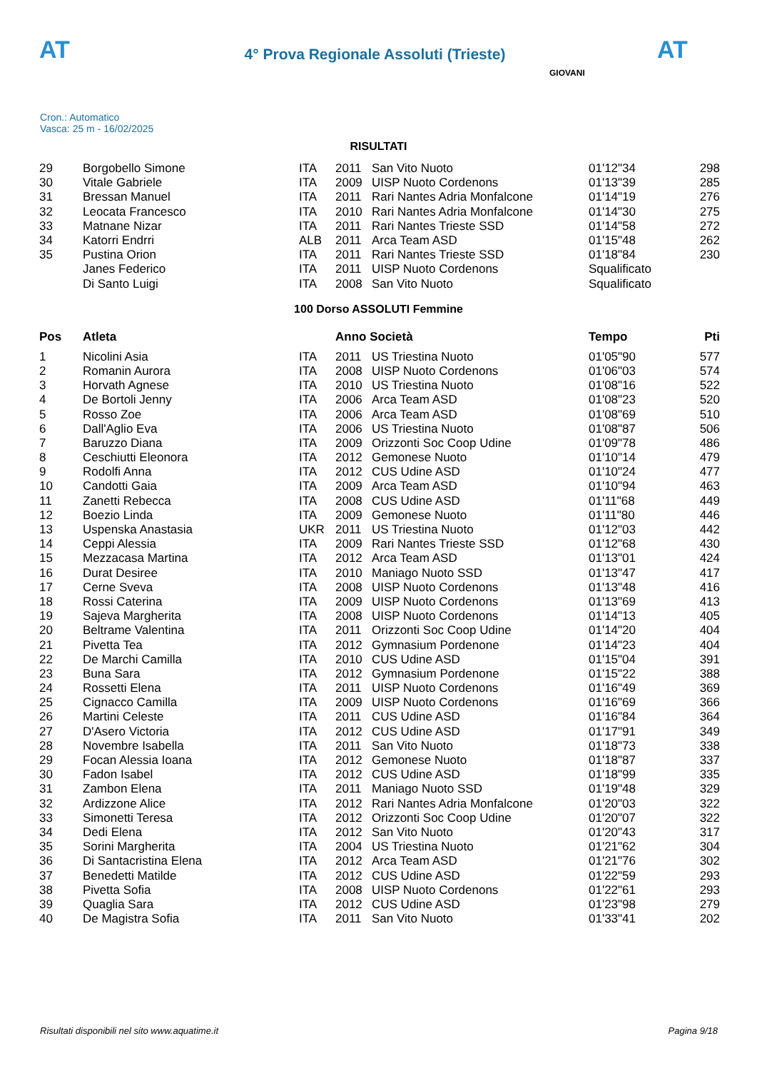AT
4° Prova Regionale Assoluti (Trieste)
AT
Cron.: Automatico
Vasca: 25 m - 16/02/2025
GIOVANI
RISULTATI
| 29 | Borgobello Simone | ITA | 2011 | San Vito Nuoto | 01'12"34 | 298 |
| 30 | Vitale Gabriele | ITA | 2009 | UISP Nuoto Cordenons | 01'13"39 | 285 |
| 31 | Bressan Manuel | ITA | 2011 | Rari Nantes Adria Monfalcone | 01'14"19 | 276 |
| 32 | Leocata Francesco | ITA | 2010 | Rari Nantes Adria Monfalcone | 01'14"30 | 275 |
| 33 | Matnane Nizar | ITA | 2011 | Rari Nantes Trieste SSD | 01'14"58 | 272 |
| 34 | Katorri Endrri | ALB | 2011 | Arca Team ASD | 01'15"48 | 262 |
| 35 | Pustina Orion | ITA | 2011 | Rari Nantes Trieste SSD | 01'18"84 | 230 |
| | Janes Federico | ITA | 2011 | UISP Nuoto Cordenons | Squalificato | |
| | Di Santo Luigi | ITA | 2008 | San Vito Nuoto | Squalificato | |
100 Dorso ASSOLUTI Femmine
| Pos | Atleta | | Anno Società | | Tempo | Pti |
| --- | --- | --- | --- | --- | --- | --- |
| 1 | Nicolini Asia | ITA | 2011 | US Triestina Nuoto | 01'05"90 | 577 |
| 2 | Romanin Aurora | ITA | 2008 | UISP Nuoto Cordenons | 01'06"03 | 574 |
| 3 | Horvath Agnese | ITA | 2010 | US Triestina Nuoto | 01'08"16 | 522 |
| 4 | De Bortoli Jenny | ITA | 2006 | Arca Team ASD | 01'08"23 | 520 |
| 5 | Rosso Zoe | ITA | 2006 | Arca Team ASD | 01'08"69 | 510 |
| 6 | Dall'Aglio Eva | ITA | 2006 | US Triestina Nuoto | 01'08"87 | 506 |
| 7 | Baruzzo Diana | ITA | 2009 | Orizzonti Soc Coop Udine | 01'09"78 | 486 |
| 8 | Ceschiutti Eleonora | ITA | 2012 | Gemonese Nuoto | 01'10"14 | 479 |
| 9 | Rodolfi Anna | ITA | 2012 | CUS Udine ASD | 01'10"24 | 477 |
| 10 | Candotti Gaia | ITA | 2009 | Arca Team ASD | 01'10"94 | 463 |
| 11 | Zanetti Rebecca | ITA | 2008 | CUS Udine ASD | 01'11"68 | 449 |
| 12 | Boezio Linda | ITA | 2009 | Gemonese Nuoto | 01'11"80 | 446 |
| 13 | Uspenska Anastasia | UKR | 2011 | US Triestina Nuoto | 01'12"03 | 442 |
| 14 | Ceppi Alessia | ITA | 2009 | Rari Nantes Trieste SSD | 01'12"68 | 430 |
| 15 | Mezzacasa Martina | ITA | 2012 | Arca Team ASD | 01'13"01 | 424 |
| 16 | Durat Desiree | ITA | 2010 | Maniago Nuoto SSD | 01'13"47 | 417 |
| 17 | Cerne Sveva | ITA | 2008 | UISP Nuoto Cordenons | 01'13"48 | 416 |
| 18 | Rossi Caterina | ITA | 2009 | UISP Nuoto Cordenons | 01'13"69 | 413 |
| 19 | Sajeva Margherita | ITA | 2008 | UISP Nuoto Cordenons | 01'14"13 | 405 |
| 20 | Beltrame Valentina | ITA | 2011 | Orizzonti Soc Coop Udine | 01'14"20 | 404 |
| 21 | Pivetta Tea | ITA | 2012 | Gymnasium Pordenone | 01'14"23 | 404 |
| 22 | De Marchi Camilla | ITA | 2010 | CUS Udine ASD | 01'15"04 | 391 |
| 23 | Buna Sara | ITA | 2012 | Gymnasium Pordenone | 01'15"22 | 388 |
| 24 | Rossetti Elena | ITA | 2011 | UISP Nuoto Cordenons | 01'16"49 | 369 |
| 25 | Cignacco Camilla | ITA | 2009 | UISP Nuoto Cordenons | 01'16"69 | 366 |
| 26 | Martini Celeste | ITA | 2011 | CUS Udine ASD | 01'16"84 | 364 |
| 27 | D'Asero Victoria | ITA | 2012 | CUS Udine ASD | 01'17"91 | 349 |
| 28 | Novembre Isabella | ITA | 2011 | San Vito Nuoto | 01'18"73 | 338 |
| 29 | Focan Alessia Ioana | ITA | 2012 | Gemonese Nuoto | 01'18"87 | 337 |
| 30 | Fadon Isabel | ITA | 2012 | CUS Udine ASD | 01'18"99 | 335 |
| 31 | Zambon Elena | ITA | 2011 | Maniago Nuoto SSD | 01'19"48 | 329 |
| 32 | Ardizzone Alice | ITA | 2012 | Rari Nantes Adria Monfalcone | 01'20"03 | 322 |
| 33 | Simonetti Teresa | ITA | 2012 | Orizzonti Soc Coop Udine | 01'20"07 | 322 |
| 34 | Dedi Elena | ITA | 2012 | San Vito Nuoto | 01'20"43 | 317 |
| 35 | Sorini Margherita | ITA | 2004 | US Triestina Nuoto | 01'21"62 | 304 |
| 36 | Di Santacristina Elena | ITA | 2012 | Arca Team ASD | 01'21"76 | 302 |
| 37 | Benedetti Matilde | ITA | 2012 | CUS Udine ASD | 01'22"59 | 293 |
| 38 | Pivetta Sofia | ITA | 2008 | UISP Nuoto Cordenons | 01'22"61 | 293 |
| 39 | Quaglia Sara | ITA | 2012 | CUS Udine ASD | 01'23"98 | 279 |
| 40 | De Magistra Sofia | ITA | 2011 | San Vito Nuoto | 01'33"41 | 202 |
Risultati disponibili nel sito www.aquatime.it Pagina 9/18